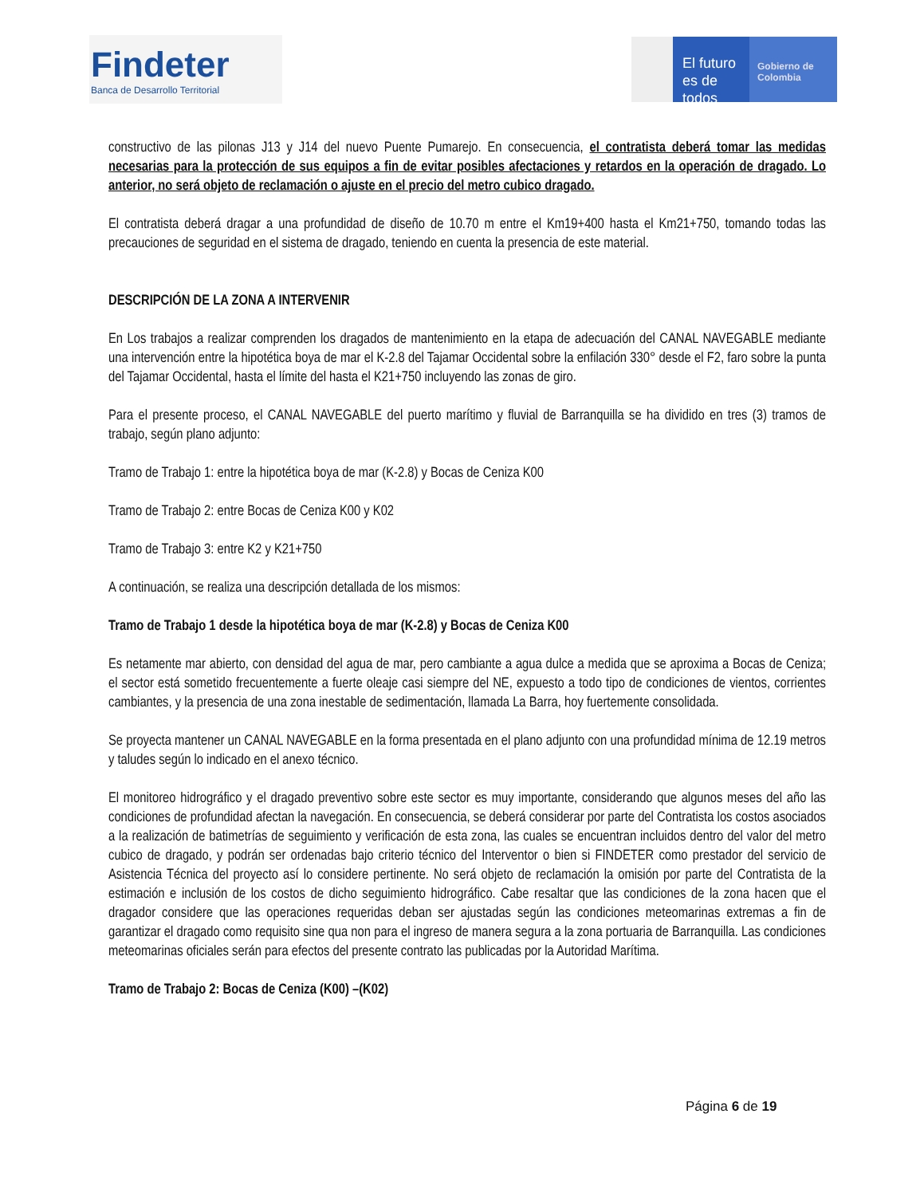Findeter
Banca de Desarrollo Territorial
El futuro
es de todos
Gobierno de Colombia
constructivo de las pilonas J13 y J14 del nuevo Puente Pumarejo. En consecuencia, el contratista deberá tomar las medidas necesarias para la protección de sus equipos a fin de evitar posibles afectaciones y retardos en la operación de dragado. Lo anterior, no será objeto de reclamación o ajuste en el precio del metro cubico dragado.
El contratista deberá dragar a una profundidad de diseño de 10.70 m entre el Km19+400 hasta el Km21+750, tomando todas las precauciones de seguridad en el sistema de dragado, teniendo en cuenta la presencia de este material.
DESCRIPCIÓN DE LA ZONA A INTERVENIR
En Los trabajos a realizar comprenden los dragados de mantenimiento en la etapa de adecuación del CANAL NAVEGABLE mediante una intervención entre la hipotética boya de mar el K-2.8 del Tajamar Occidental sobre la enfilación 330° desde el F2, faro sobre la punta del Tajamar Occidental, hasta el límite del hasta el K21+750 incluyendo las zonas de giro.
Para el presente proceso, el CANAL NAVEGABLE del puerto marítimo y fluvial de Barranquilla se ha dividido en tres (3) tramos de trabajo, según plano adjunto:
Tramo de Trabajo 1: entre la hipotética boya de mar (K-2.8) y Bocas de Ceniza K00
Tramo de Trabajo 2: entre Bocas de Ceniza K00 y K02
Tramo de Trabajo 3: entre K2 y K21+750
A continuación, se realiza una descripción detallada de los mismos:
Tramo de Trabajo 1 desde la hipotética boya de mar (K-2.8) y Bocas de Ceniza K00
Es netamente mar abierto, con densidad del agua de mar, pero cambiante a agua dulce a medida que se aproxima a Bocas de Ceniza; el sector está sometido frecuentemente a fuerte oleaje casi siempre del NE, expuesto a todo tipo de condiciones de vientos, corrientes cambiantes, y la presencia de una zona inestable de sedimentación, llamada La Barra, hoy fuertemente consolidada.
Se proyecta mantener un CANAL NAVEGABLE en la forma presentada en el plano adjunto con una profundidad mínima de 12.19 metros y taludes según lo indicado en el anexo técnico.
El monitoreo hidrográfico y el dragado preventivo sobre este sector es muy importante, considerando que algunos meses del año las condiciones de profundidad afectan la navegación. En consecuencia, se deberá considerar por parte del Contratista los costos asociados a la realización de batimetrías de seguimiento y verificación de esta zona, las cuales se encuentran incluidos dentro del valor del metro cubico de dragado, y podrán ser ordenadas bajo criterio técnico del Interventor o bien si FINDETER como prestador del servicio de Asistencia Técnica del proyecto así lo considere pertinente. No será objeto de reclamación la omisión por parte del Contratista de la estimación e inclusión de los costos de dicho seguimiento hidrográfico. Cabe resaltar que las condiciones de la zona hacen que el dragador considere que las operaciones requeridas deban ser ajustadas según las condiciones meteomarinas extremas a fin de garantizar el dragado como requisito sine qua non para el ingreso de manera segura a la zona portuaria de Barranquilla. Las condiciones meteomarinas oficiales serán para efectos del presente contrato las publicadas por la Autoridad Marítima.
Tramo de Trabajo 2: Bocas de Ceniza (K00) –(K02)
Página 6 de 19